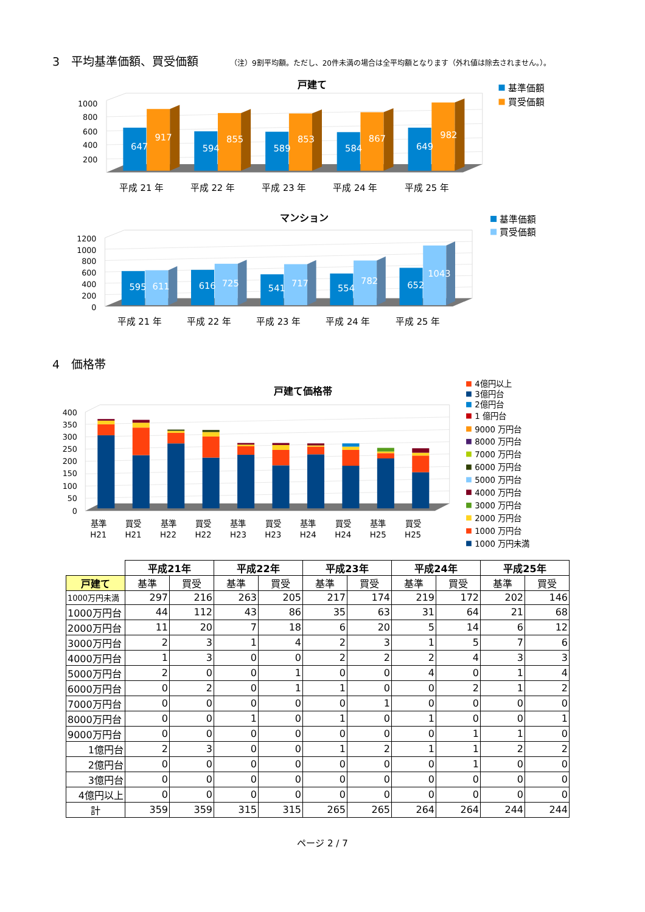3　平均基準価額、買受価額 （注）9割平均額。ただし、20件未満の場合は全平均額となります（外れ値は除去されません。）。
戸建て
1000
800
600
400
200
647
917
594
855
589
853
584
867
649
982
平成 21 年
平成 22 年
平成 23 年
平成 24 年
平成 25 年
基準価額
買受価額
マンション
1200
1000
800
600
400
200
0
595
611
616
725
541
717
554
782
652
1043
平成 21 年
平成 22 年
平成 23 年
平成 24 年
平成 25 年
基準価額
買受価額
4　価格帯
戸建て価格帯
400
350
300
250
200
150
100
50
0
基準
買受
基準
買受
基準
買受
基準
買受
基準
買受
H21
H21
H22
H22
H23
H23
H24
H24
H25
H25
4億円以上
3億円台
2億円台
1 億円台
9000 万円台
8000 万円台
7000 万円台
6000 万円台
5000 万円台
4000 万円台
3000 万円台
2000 万円台
1000 万円台
1000 万円未満
| | 平成21年 | | 平成22年 | | 平成23年 | | 平成24年 | | 平成25年 | |
| 戸建て | 基準 | 買受 | 基準 | 買受 | 基準 | 買受 | 基準 | 買受 | 基準 | 買受 |
| 1000万円未満 | 297 | 216 | 263 | 205 | 217 | 174 | 219 | 172 | 202 | 146 |
| 1000万円台 | 44 | 112 | 43 | 86 | 35 | 63 | 31 | 64 | 21 | 68 |
| 2000万円台 | 11 | 20 | 7 | 18 | 6 | 20 | 5 | 14 | 6 | 12 |
| 3000万円台 | 2 | 3 | 1 | 4 | 2 | 3 | 1 | 5 | 7 | 6 |
| 4000万円台 | 1 | 3 | 0 | 0 | 2 | 2 | 2 | 4 | 3 | 3 |
| 5000万円台 | 2 | 0 | 0 | 1 | 0 | 0 | 4 | 0 | 1 | 4 |
| 6000万円台 | 0 | 2 | 0 | 1 | 1 | 0 | 0 | 2 | 1 | 2 |
| 7000万円台 | 0 | 0 | 0 | 0 | 0 | 1 | 0 | 0 | 0 | 0 |
| 8000万円台 | 0 | 0 | 1 | 0 | 1 | 0 | 1 | 0 | 0 | 1 |
| 9000万円台 | 0 | 0 | 0 | 0 | 0 | 0 | 0 | 1 | 1 | 0 |
| 1億円台 | 2 | 3 | 0 | 0 | 1 | 2 | 1 | 1 | 2 | 2 |
| 2億円台 | 0 | 0 | 0 | 0 | 0 | 0 | 0 | 1 | 0 | 0 |
| 3億円台 | 0 | 0 | 0 | 0 | 0 | 0 | 0 | 0 | 0 | 0 |
| 4億円以上 | 0 | 0 | 0 | 0 | 0 | 0 | 0 | 0 | 0 | 0 |
| 計 | 359 | 359 | 315 | 315 | 265 | 265 | 264 | 264 | 244 | 244 |
ページ 2 / 7